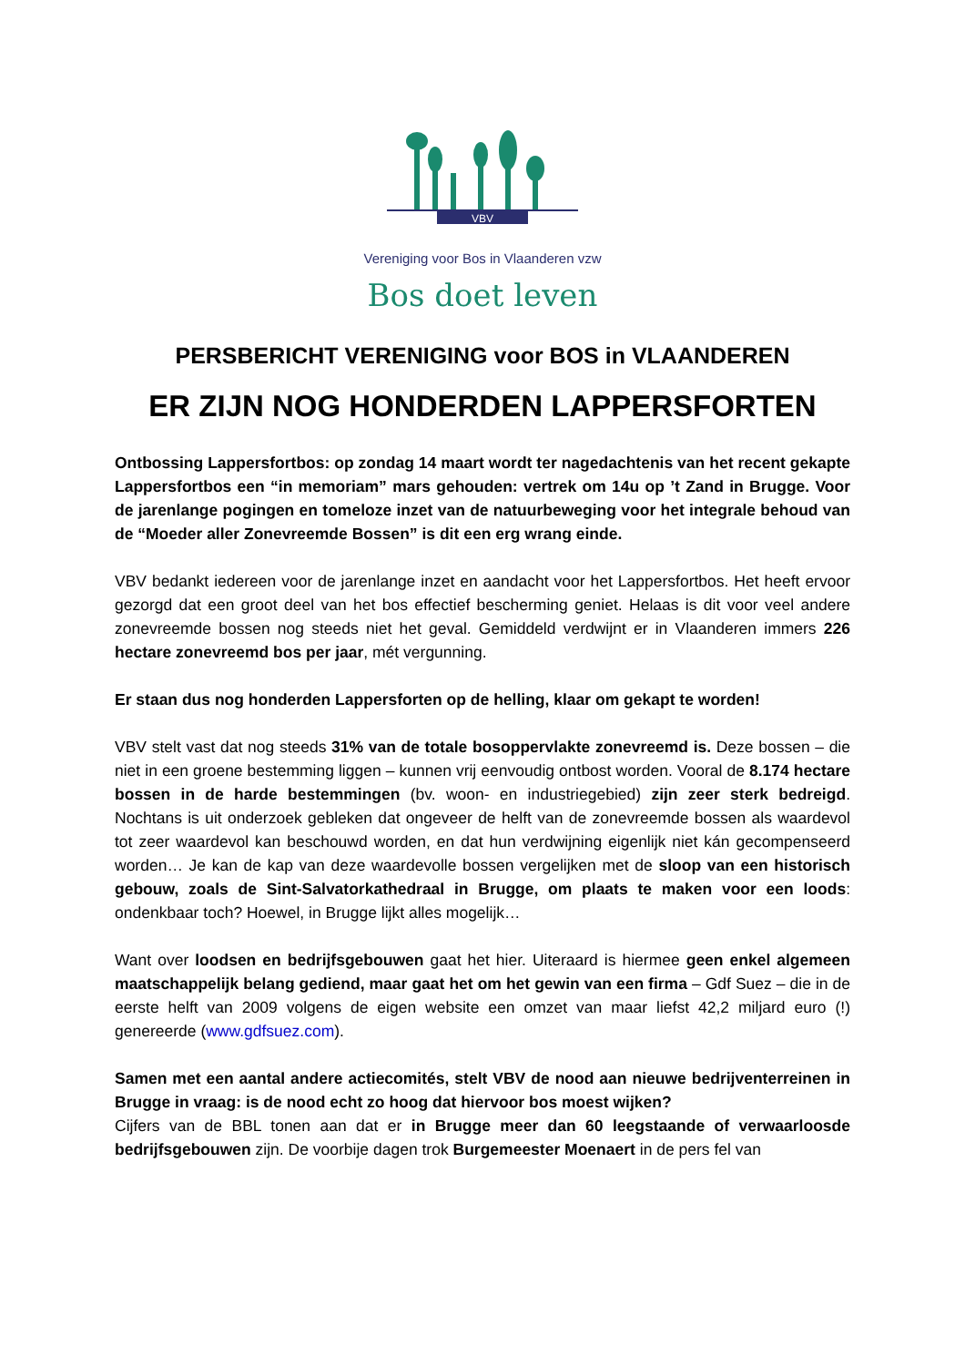VBV
Vereniging voor Bos in Vlaanderen vzw
Bos doet leven
PERSBERICHT VERENIGING voor BOS in VLAANDEREN
ER ZIJN NOG HONDERDEN LAPPERSFORTEN
Ontbossing Lappersfortbos: op zondag 14 maart wordt ter nagedachtenis van het recent gekapte Lappersfortbos een “in memoriam” mars gehouden: vertrek om 14u op ’t Zand in Brugge. Voor de jarenlange pogingen en tomeloze inzet van de natuurbeweging voor het integrale behoud van de “Moeder aller Zonevreemde Bossen” is dit een erg wrang einde.
VBV bedankt iedereen voor de jarenlange inzet en aandacht voor het Lappersfortbos. Het heeft ervoor gezorgd dat een groot deel van het bos effectief bescherming geniet. Helaas is dit voor veel andere zonevreemde bossen nog steeds niet het geval. Gemiddeld verdwijnt er in Vlaanderen immers 226 hectare zonevreemd bos per jaar, mét vergunning.
Er staan dus nog honderden Lappersforten op de helling, klaar om gekapt te worden!
VBV stelt vast dat nog steeds 31% van de totale bosoppervlakte zonevreemd is. Deze bossen – die niet in een groene bestemming liggen – kunnen vrij eenvoudig ontbost worden. Vooral de 8.174 hectare bossen in de harde bestemmingen (bv. woon- en industriegebied) zijn zeer sterk bedreigd. Nochtans is uit onderzoek gebleken dat ongeveer de helft van de zonevreemde bossen als waardevol tot zeer waardevol kan beschouwd worden, en dat hun verdwijning eigenlijk niet kán gecompenseerd worden… Je kan de kap van deze waardevolle bossen vergelijken met de sloop van een historisch gebouw, zoals de Sint-Salvatorkathedraal in Brugge, om plaats te maken voor een loods: ondenkbaar toch? Hoewel, in Brugge lijkt alles mogelijk…
Want over loodsen en bedrijfsgebouwen gaat het hier. Uiteraard is hiermee geen enkel algemeen maatschappelijk belang gediend, maar gaat het om het gewin van een firma – Gdf Suez – die in de eerste helft van 2009 volgens de eigen website een omzet van maar liefst 42,2 miljard euro (!) genereerde (www.gdfsuez.com).
Samen met een aantal andere actiecomités, stelt VBV de nood aan nieuwe bedrijventerreinen in Brugge in vraag: is de nood echt zo hoog dat hiervoor bos moest wijken?
Cijfers van de BBL tonen aan dat er in Brugge meer dan 60 leegstaande of verwaarloosde bedrijfsgebouwen zijn. De voorbije dagen trok Burgemeester Moenaert in de pers fel van